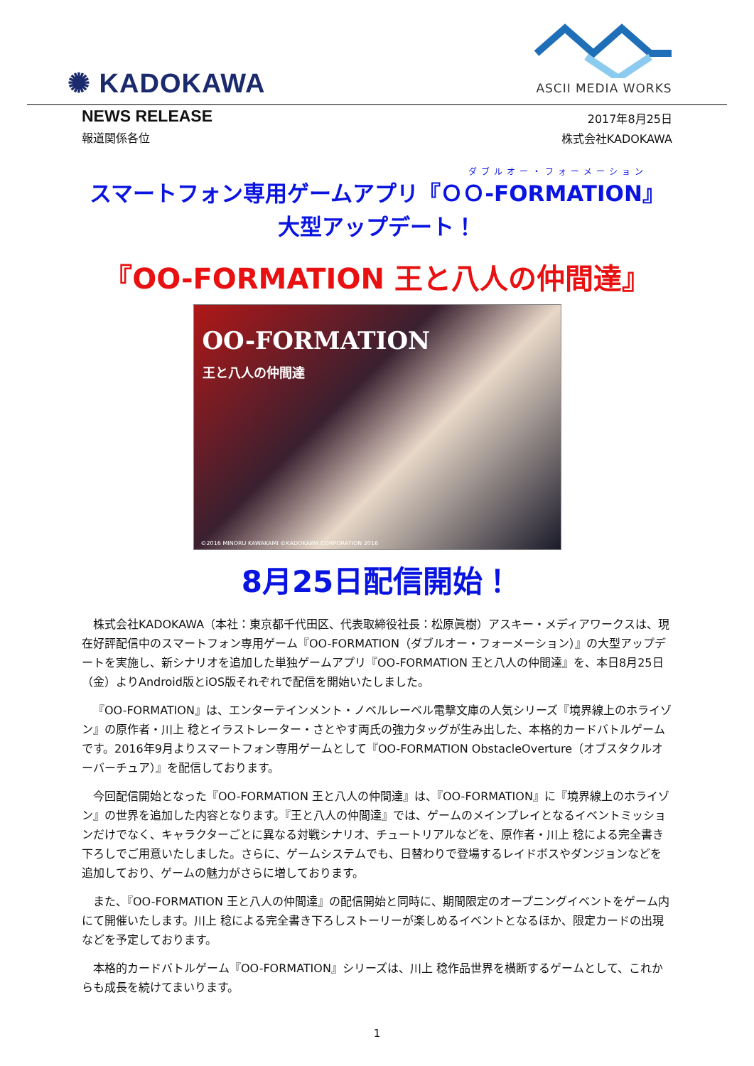✺ KADOKAWA
ASCII MEDIA WORKS
NEWS RELEASE
報道関係各位
2017年8月25日
株式会社KADOKAWA
ダブルオー・フォーメーション
スマートフォン専用ゲームアプリ『ＯＯ-FORMATION』
大型アップデート！
『OO-FORMATION 王と八人の仲間達』
OO-FORMATION
王と八人の仲間達
©2016 MINORU KAWAKAMI ©KADOKAWA CORPORATION 2016
8月25日配信開始！
株式会社KADOKAWA（本社：東京都千代田区、代表取締役社長：松原眞樹）アスキー・メディアワークスは、現在好評配信中のスマートフォン専用ゲーム『OO-FORMATION（ダブルオー・フォーメーション）』の大型アップデートを実施し、新シナリオを追加した単独ゲームアプリ『OO-FORMATION 王と八人の仲間達』を、本日8月25日（金）よりAndroid版とiOS版それぞれで配信を開始いたしました。
『OO-FORMATION』は、エンターテインメント・ノベルレーベル電撃文庫の人気シリーズ『境界線上のホライゾン』の原作者・川上 稔とイラストレーター・さとやす両氏の強力タッグが生み出した、本格的カードバトルゲームです。2016年9月よりスマートフォン専用ゲームとして『OO-FORMATION ObstacleOverture（オブスタクルオーバーチュア）』を配信しております。
今回配信開始となった『OO-FORMATION 王と八人の仲間達』は、『OO-FORMATION』に『境界線上のホライゾン』の世界を追加した内容となります。『王と八人の仲間達』では、ゲームのメインプレイとなるイベントミッションだけでなく、キャラクターごとに異なる対戦シナリオ、チュートリアルなどを、原作者・川上 稔による完全書き下ろしでご用意いたしました。さらに、ゲームシステムでも、日替わりで登場するレイドボスやダンジョンなどを追加しており、ゲームの魅力がさらに増しております。
また、『OO-FORMATION 王と八人の仲間達』の配信開始と同時に、期間限定のオープニングイベントをゲーム内にて開催いたします。川上 稔による完全書き下ろしストーリーが楽しめるイベントとなるほか、限定カードの出現などを予定しております。
本格的カードバトルゲーム『OO-FORMATION』シリーズは、川上 稔作品世界を横断するゲームとして、これからも成長を続けてまいります。
1